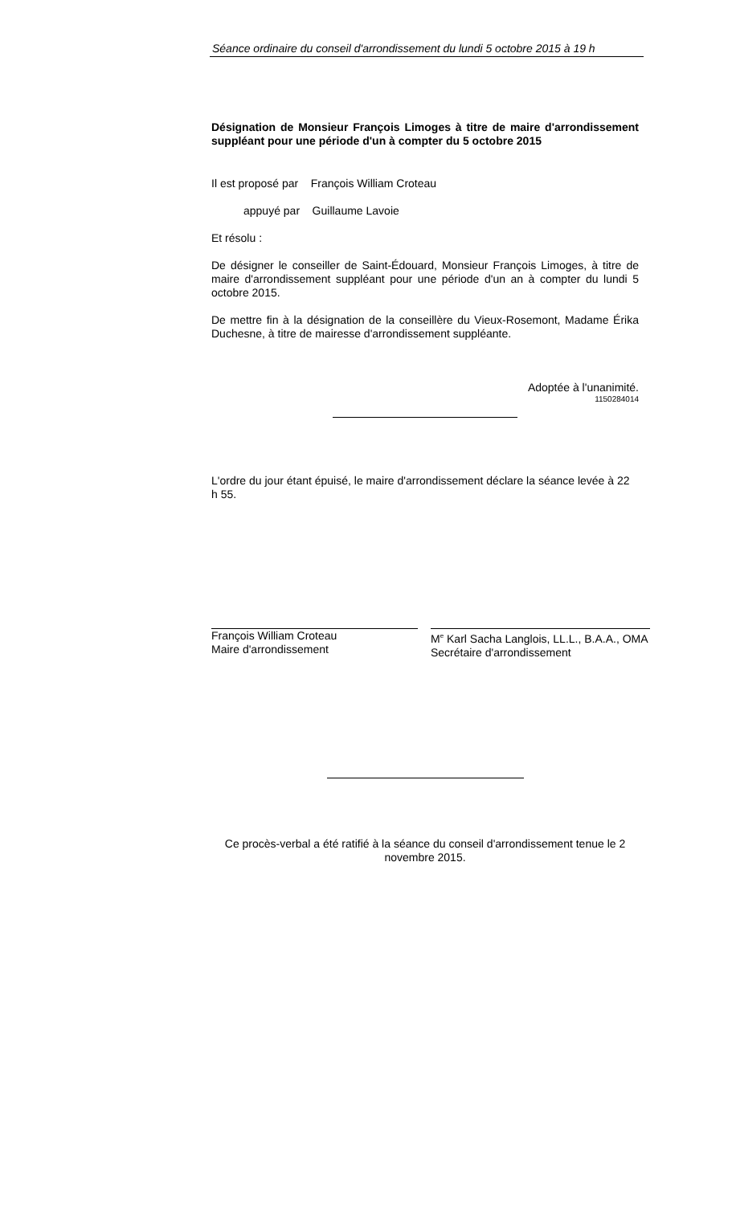Séance ordinaire du conseil d'arrondissement du lundi 5 octobre 2015 à 19 h
Désignation de Monsieur François Limoges à titre de maire d'arrondissement suppléant pour une période d'un à compter du 5 octobre 2015
Il est proposé par François William Croteau
appuyé par Guillaume Lavoie
Et résolu :
De désigner le conseiller de Saint-Édouard, Monsieur François Limoges, à titre de maire d'arrondissement suppléant pour une période d'un an à compter du lundi 5 octobre 2015.
De mettre fin à la désignation de la conseillère du Vieux-Rosemont, Madame Érika Duchesne, à titre de mairesse d'arrondissement suppléante.
Adoptée à l'unanimité.
1150284014
L'ordre du jour étant épuisé, le maire d'arrondissement déclare la séance levée à 22 h 55.
François William Croteau
Maire d'arrondissement
M<sup>e</sup> Karl Sacha Langlois, LL.L., B.A.A., OMA
Secrétaire d'arrondissement
Ce procès-verbal a été ratifié à la séance du conseil d'arrondissement tenue le 2 novembre 2015.